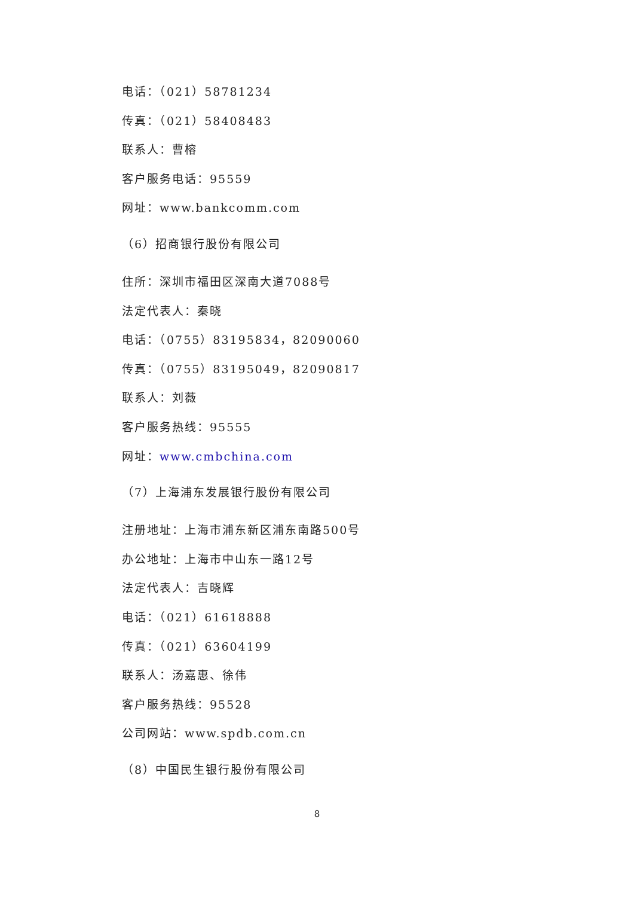电话：（021）58781234
传真：（021）58408483
联系人：曹榕
客户服务电话：95559
网址：www.bankcomm.com
（6）招商银行股份有限公司
住所：深圳市福田区深南大道7088号
法定代表人：秦晓
电话：（0755）83195834，82090060
传真：（0755）83195049，82090817
联系人：刘薇
客户服务热线：95555
网址：www.cmbchina.com
（7）上海浦东发展银行股份有限公司
注册地址：上海市浦东新区浦东南路500号
办公地址：上海市中山东一路12号
法定代表人：吉晓辉
电话：（021）61618888
传真：（021）63604199
联系人：汤嘉惠、徐伟
客户服务热线：95528
公司网站：www.spdb.com.cn
（8）中国民生银行股份有限公司
8